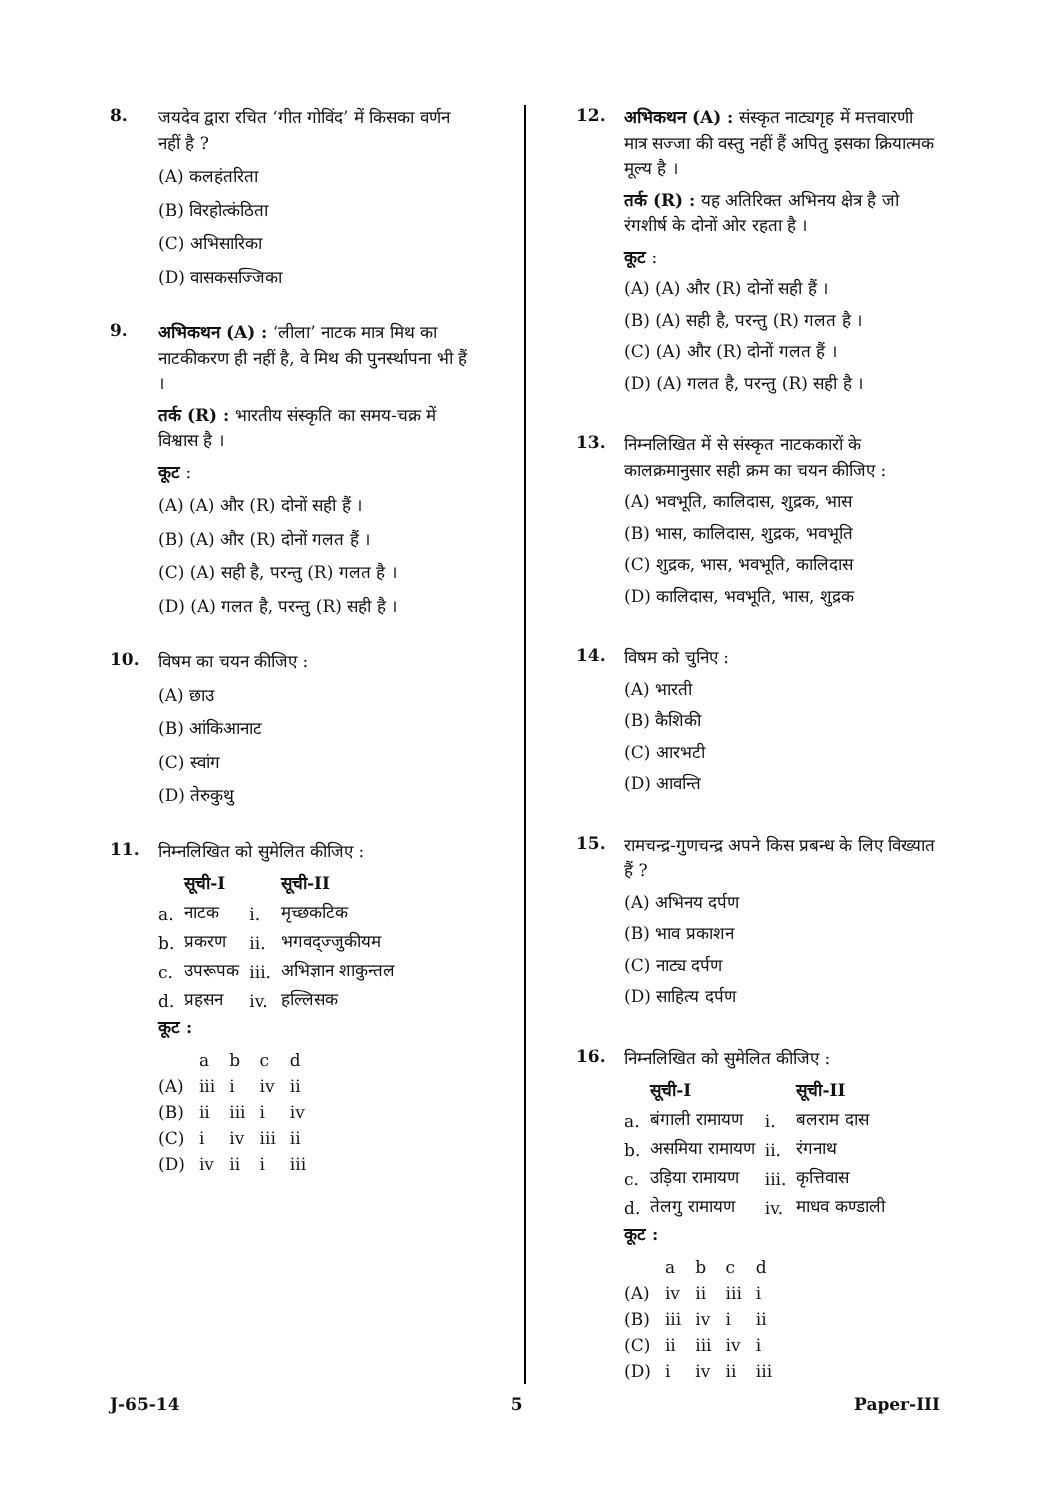8.
जयदेव द्वारा रचित ‘गीत गोविंद’ में किसका वर्णन नहीं है ?
(A) कलहंतरिता
(B) विरहोत्कंठिता
(C) अभिसारिका
(D) वासकसज्जिका
9.
अभिकथन (A) : ‘लीला’ नाटक मात्र मिथ का नाटकीकरण ही नहीं है, वे मिथ की पुनर्स्थापना भी हैं ।
तर्क (R) : भारतीय संस्कृति का समय-चक्र में विश्वास है ।
कूट :
(A) (A) और (R) दोनों सही हैं ।
(B) (A) और (R) दोनों गलत हैं ।
(C) (A) सही है, परन्तु (R) गलत है ।
(D) (A) गलत है, परन्तु (R) सही है ।
10.
विषम का चयन कीजिए :
(A) छाउ
(B) आंकिआनाट
(C) स्वांग
(D) तेरुकुथु
11.
निम्नलिखित को सुमेलित कीजिए :
| | सूची-I | | सूची-II |
| --- | --- | --- | --- |
| a. | नाटक | i. | मृच्छकटिक |
| b. | प्रकरण | ii. | भगवद्ज्जुकीयम |
| c. | उपरूपक | iii. | अभिज्ञान शाकुन्तल |
| d. | प्रहसन | iv. | हल्लिसक |
कूट :
| | a | b | c | d |
| (A) | iii | i | iv | ii |
| (B) | ii | iii | i | iv |
| (C) | i | iv | iii | ii |
| (D) | iv | ii | i | iii |
12.
अभिकथन (A) : संस्कृत नाट्यगृह में मत्तवारणी मात्र सज्जा की वस्तु नहीं हैं अपितु इसका क्रियात्मक मूल्य है ।
तर्क (R) : यह अतिरिक्त अभिनय क्षेत्र है जो रंगशीर्ष के दोनों ओर रहता है ।
कूट :
(A) (A) और (R) दोनों सही हैं ।
(B) (A) सही है, परन्तु (R) गलत है ।
(C) (A) और (R) दोनों गलत हैं ।
(D) (A) गलत है, परन्तु (R) सही है ।
13.
निम्नलिखित में से संस्कृत नाटककारों के कालक्रमानुसार सही क्रम का चयन कीजिए :
(A) भवभूति, कालिदास, शुद्रक, भास
(B) भास, कालिदास, शुद्रक, भवभूति
(C) शुद्रक, भास, भवभूति, कालिदास
(D) कालिदास, भवभूति, भास, शुद्रक
14.
विषम को चुनिए :
(A) भारती
(B) कैशिकी
(C) आरभटी
(D) आवन्ति
15.
रामचन्द्र-गुणचन्द्र अपने किस प्रबन्ध के लिए विख्यात हैं ?
(A) अभिनय दर्पण
(B) भाव प्रकाशन
(C) नाट्य दर्पण
(D) साहित्य दर्पण
16.
निम्नलिखित को सुमेलित कीजिए :
| | सूची-I | | सूची-II |
| --- | --- | --- | --- |
| a. | बंगाली रामायण | i. | बलराम दास |
| b. | असमिया रामायण | ii. | रंगनाथ |
| c. | उड़िया रामायण | iii. | कृत्तिवास |
| d. | तेलगु रामायण | iv. | माधव कण्डाली |
कूट :
| | a | b | c | d |
| (A) | iv | ii | iii | i |
| (B) | iii | iv | i | ii |
| (C) | ii | iii | iv | i |
| (D) | i | iv | ii | iii |
J-65-14 5 Paper-III